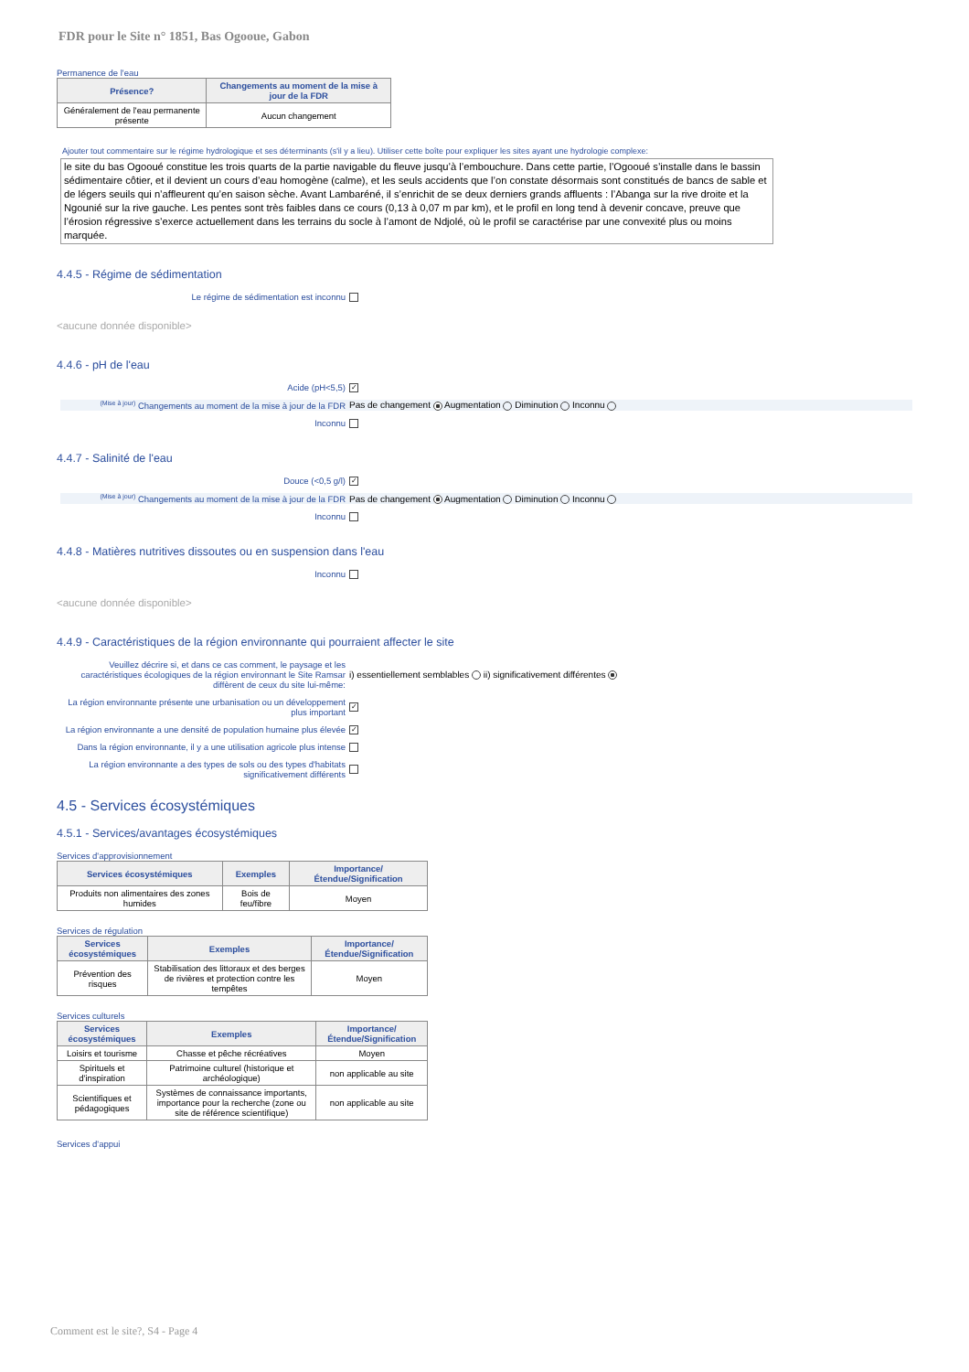FDR pour le Site n° 1851, Bas Ogooue, Gabon
Permanence de l'eau
| Présence? | Changements au moment de la mise à jour de la FDR |
| --- | --- |
| Généralement de l'eau permanente présente | Aucun changement |
Ajouter tout commentaire sur le régime hydrologique et ses déterminants (s'il y a lieu). Utiliser cette boîte pour expliquer les sites ayant une hydrologie complexe:
le site du bas Ogooué constitue les trois quarts de la partie navigable du fleuve jusqu’à l’embouchure. Dans cette partie, l’Ogooué s’installe dans le bassin sédimentaire côtier, et il devient un cours d’eau homogène (calme), et les seuls accidents que l’on constate désormais sont constitués de bancs de sable et de légers seuils qui n’affleurent qu’en saison sèche. Avant Lambaréné, il s’enrichit de se deux derniers grands affluents : l’Abanga sur la rive droite et la Ngounié sur la rive gauche. Les pentes sont très faibles dans ce cours (0,13 à 0,07 m par km), et le profil en long tend à devenir concave, preuve que l’érosion régressive s’exerce actuellement dans les terrains du socle à l’amont de Ndjolé, où le profil se caractérise par une convexité plus ou moins marquée.
4.4.5 - Régime de sédimentation
Le régime de sédimentation est inconnu
<aucune donnée disponible>
4.4.6 - pH de l'eau
Acide (pH<5,5)
✓
<sup>(Mise à jour)</sup> Changements au moment de la mise à jour de la FDR
Pas de changement Augmentation Diminution Inconnu
Inconnu
4.4.7 - Salinité de l'eau
Douce (<0,5 g/l)
✓
<sup>(Mise à jour)</sup> Changements au moment de la mise à jour de la FDR
Pas de changement Augmentation Diminution Inconnu
Inconnu
4.4.8 - Matières nutritives dissoutes ou en suspension dans l'eau
Inconnu
<aucune donnée disponible>
4.4.9 - Caractéristiques de la région environnante qui pourraient affecter le site
Veuillez décrire si, et dans ce cas comment, le paysage et les caractéristiques écologiques de la région environnant le Site Ramsar diffèrent de ceux du site lui-même:
i) essentiellement semblables ii) significativement différentes
La région environnante présente une urbanisation ou un développement plus important
✓
La région environnante a une densité de population humaine plus élevée
✓
Dans la région environnante, il y a une utilisation agricole plus intense
La région environnante a des types de sols ou des types d'habitats significativement différents
4.5 - Services écosystémiques
4.5.1 - Services/avantages écosystémiques
Services d'approvisionnement
| Services écosystémiques | Exemples | Importance/Étendue/Signification |
| --- | --- | --- |
| Produits non alimentaires des zones humides | Bois de feu/fibre | Moyen |
Services de régulation
| Services écosystémiques | Exemples | Importance/Étendue/Signification |
| --- | --- | --- |
| Prévention des risques | Stabilisation des littoraux et des berges de rivières et protection contre les tempêtes | Moyen |
Services culturels
| Services écosystémiques | Exemples | Importance/Étendue/Signification |
| --- | --- | --- |
| Loisirs et tourisme | Chasse et pêche récréatives | Moyen |
| Spirituels et d'inspiration | Patrimoine culturel (historique et archéologique) | non applicable au site |
| Scientifiques et pédagogiques | Systèmes de connaissance importants, importance pour la recherche (zone ou site de référence scientifique) | non applicable au site |
Services d'appui
Comment est le site?, S4 - Page 4